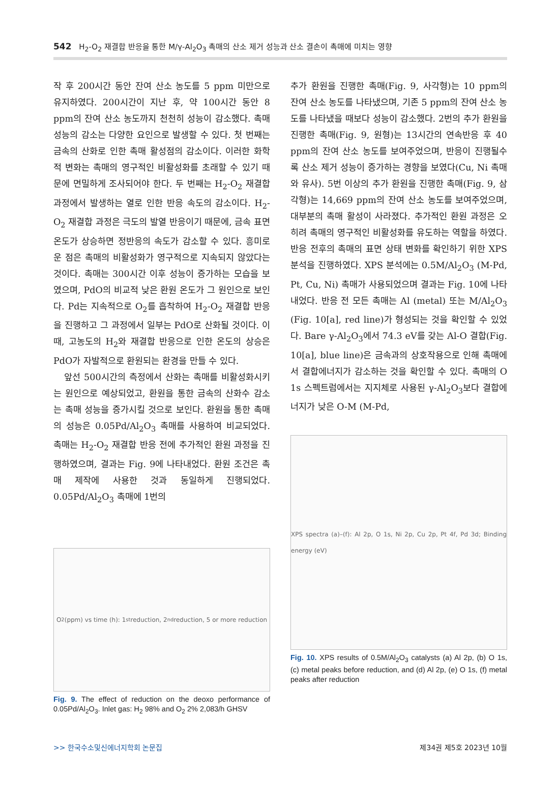542 H<sub>2</sub>-O<sub>2</sub> 재결합 반응을 통한 M/γ-Al<sub>2</sub>O<sub>3</sub> 촉매의 산소 제거 성능과 산소 결손이 촉매에 미치는 영향
작 후 200시간 동안 잔여 산소 농도를 5 ppm 미만으로 유지하였다. 200시간이 지난 후, 약 100시간 동안 8 ppm의 잔여 산소 농도까지 천천히 성능이 감소했다. 촉매 성능의 감소는 다양한 요인으로 발생할 수 있다. 첫 번째는 금속의 산화로 인한 촉매 활성점의 감소이다. 이러한 화학적 변화는 촉매의 영구적인 비활성화를 초래할 수 있기 때문에 면밀하게 조사되어야 한다. 두 번째는 H<sub>2</sub>-O<sub>2</sub> 재결합 과정에서 발생하는 열로 인한 반응 속도의 감소이다. H<sub>2</sub>-O<sub>2</sub> 재결합 과정은 극도의 발열 반응이기 때문에, 금속 표면 온도가 상승하면 정반응의 속도가 감소할 수 있다. 흥미로운 점은 촉매의 비활성화가 영구적으로 지속되지 않았다는 것이다. 촉매는 300시간 이후 성능이 증가하는 모습을 보였으며, PdO의 비교적 낮은 환원 온도가 그 원인으로 보인다. Pd는 지속적으로 O<sub>2</sub>를 흡착하여 H<sub>2</sub>-O<sub>2</sub> 재결합 반응을 진행하고 그 과정에서 일부는 PdO로 산화될 것이다. 이때, 고농도의 H<sub>2</sub>와 재결합 반응으로 인한 온도의 상승은 PdO가 자발적으로 환원되는 환경을 만들 수 있다.
앞선 500시간의 측정에서 산화는 촉매를 비활성화시키는 원인으로 예상되었고, 환원을 통한 금속의 산화수 감소는 촉매 성능을 증가시킬 것으로 보인다. 환원을 통한 촉매의 성능은 0.05Pd/Al<sub>2</sub>O<sub>3</sub> 촉매를 사용하여 비교되었다. 촉매는 H<sub>2</sub>-O<sub>2</sub> 재결합 반응 전에 추가적인 환원 과정을 진행하였으며, 결과는 Fig. 9에 나타내었다. 환원 조건은 촉매 제작에 사용한 것과 동일하게 진행되었다. 0.05Pd/Al<sub>2</sub>O<sub>3</sub> 촉매에 1번의
O<sub>2</sub> (ppm) vs time (h): 1<sup>st</sup> reduction, 2<sup>nd</sup> reduction, 5 or more reduction
Fig. 9. The effect of reduction on the deoxo performance of 0.05Pd/Al<sub>2</sub>O<sub>3</sub>. Inlet gas: H<sub>2</sub> 98% and O<sub>2</sub> 2% 2,083/h GHSV
추가 환원을 진행한 촉매(Fig. 9, 사각형)는 10 ppm의 잔여 산소 농도를 나타냈으며, 기존 5 ppm의 잔여 산소 농도를 나타냈을 때보다 성능이 감소했다. 2번의 추가 환원을 진행한 촉매(Fig. 9, 원형)는 13시간의 연속반응 후 40 ppm의 잔여 산소 농도를 보여주었으며, 반응이 진행될수록 산소 제거 성능이 증가하는 경향을 보였다(Cu, Ni 촉매와 유사). 5번 이상의 추가 환원을 진행한 촉매(Fig. 9, 삼각형)는 14,669 ppm의 잔여 산소 농도를 보여주었으며, 대부분의 촉매 활성이 사라졌다. 추가적인 환원 과정은 오히려 촉매의 영구적인 비활성화를 유도하는 역할을 하였다. 반응 전후의 촉매의 표면 상태 변화를 확인하기 위한 XPS 분석을 진행하였다. XPS 분석에는 0.5M/Al<sub>2</sub>O<sub>3</sub> (M-Pd, Pt, Cu, Ni) 촉매가 사용되었으며 결과는 Fig. 10에 나타내었다. 반응 전 모든 촉매는 Al (metal) 또는 M/Al<sub>2</sub>O<sub>3</sub> (Fig. 10[a], red line)가 형성되는 것을 확인할 수 있었다. Bare γ-Al<sub>2</sub>O<sub>3</sub>에서 74.3 eV를 갖는 Al-O 결합(Fig. 10[a], blue line)은 금속과의 상호작용으로 인해 촉매에서 결합에너지가 감소하는 것을 확인할 수 있다. 촉매의 O 1s 스펙트럼에서는 지지체로 사용된 γ-Al<sub>2</sub>O<sub>3</sub>보다 결합에너지가 낮은 O-M (M-Pd,
XPS spectra (a)–(f): Al 2p, O 1s, Ni 2p, Cu 2p, Pt 4f, Pd 3d; Binding energy (eV)
Fig. 10. XPS results of 0.5M/Al<sub>2</sub>O<sub>3</sub> catalysts (a) Al 2p, (b) O 1s, (c) metal peaks before reduction, and (d) Al 2p, (e) O 1s, (f) metal peaks after reduction
>> 한국수소및신에너지학회 논문집 제34권 제5호 2023년 10월